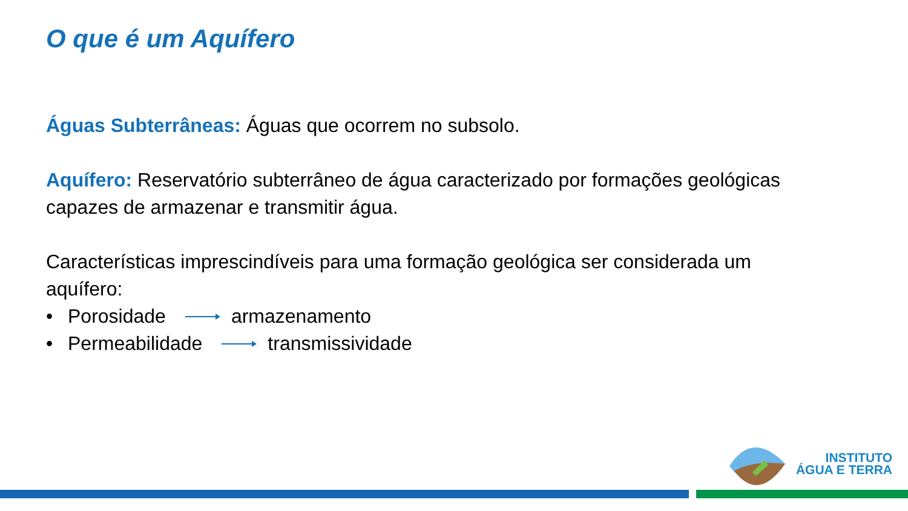O que é um Aquífero
Águas Subterrâneas: Águas que ocorrem no subsolo.
Aquífero: Reservatório subterrâneo de água caracterizado por formações geológicas capazes de armazenar e transmitir água.
Características imprescindíveis para uma formação geológica ser considerada um aquífero:
• Porosidade armazenamento
• Permeabilidade transmissividade
INSTITUTO
ÁGUA E TERRA